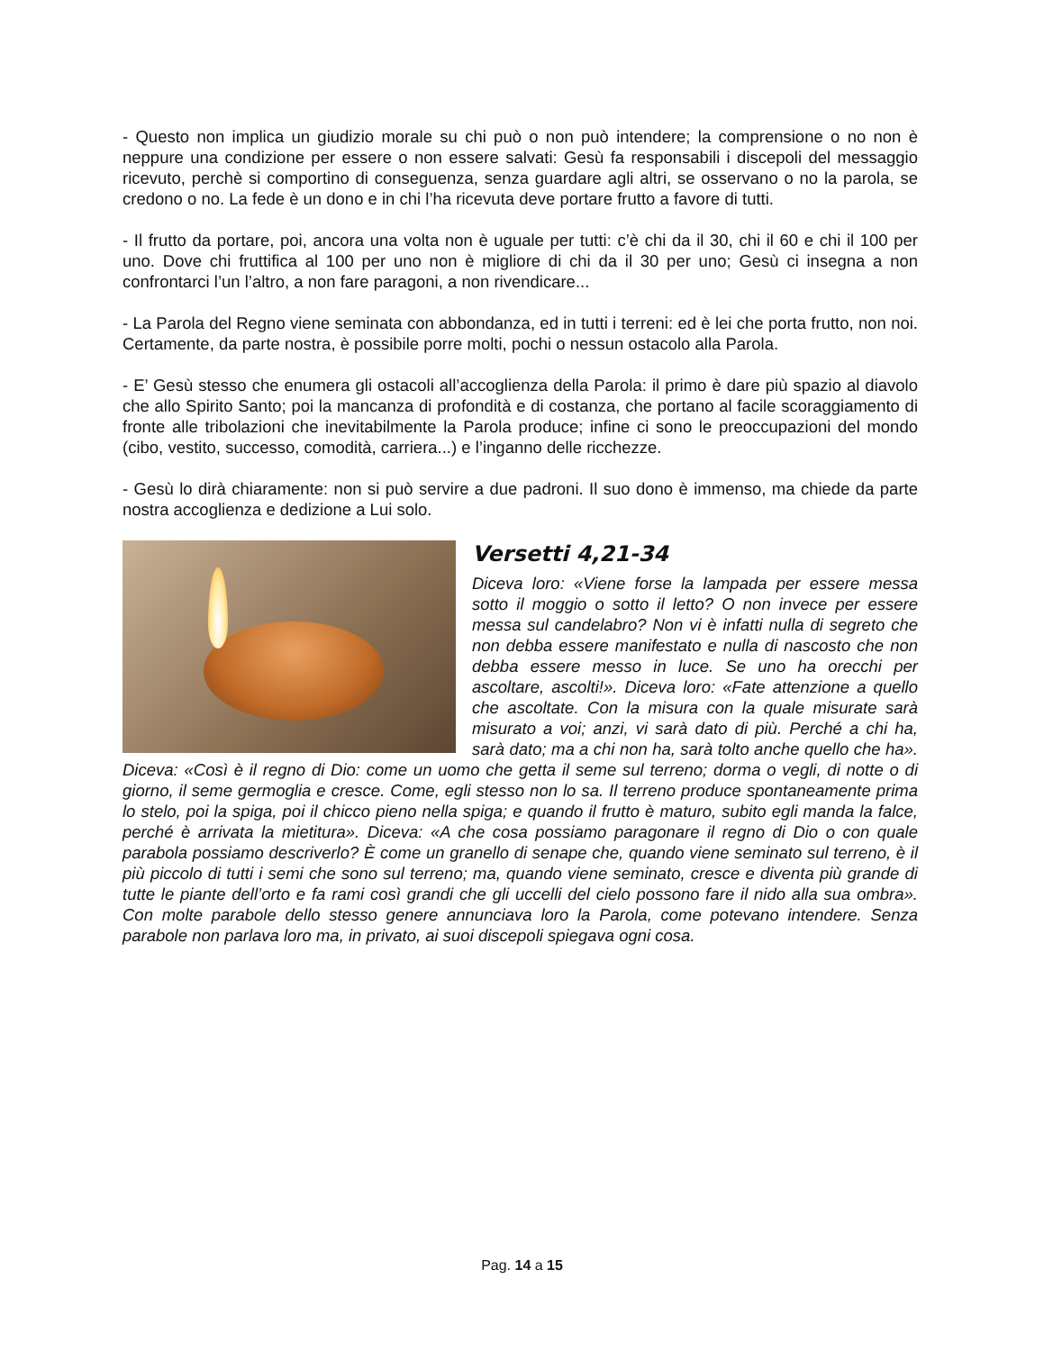- Questo non implica un giudizio morale su chi può o non può intendere; la comprensione o no non è neppure una condizione per essere o non essere salvati: Gesù fa responsabili i discepoli del messaggio ricevuto, perchè si comportino di conseguenza, senza guardare agli altri, se osservano o no la parola, se credono o no. La fede è un dono e in chi l’ha ricevuta deve portare frutto a favore di tutti.
- Il frutto da portare, poi, ancora una volta non è uguale per tutti: c’è chi da il 30, chi il 60 e chi il 100 per uno. Dove chi fruttifica al 100 per uno non è migliore di chi da il 30 per uno; Gesù ci insegna a non confrontarci l’un l’altro, a non fare paragoni, a non rivendicare...
- La Parola del Regno viene seminata con abbondanza, ed in tutti i terreni: ed è lei che porta frutto, non noi. Certamente, da parte nostra, è possibile porre molti, pochi o nessun ostacolo alla Parola.
- E’ Gesù stesso che enumera gli ostacoli all’accoglienza della Parola: il primo è dare più spazio al diavolo che allo Spirito Santo; poi la mancanza di profondità e di costanza, che portano al facile scoraggiamento di fronte alle tribolazioni che inevitabilmente la Parola produce; infine ci sono le preoccupazioni del mondo (cibo, vestito, successo, comodità, carriera...) e l’inganno delle ricchezze.
- Gesù lo dirà chiaramente: non si può servire a due padroni. Il suo dono è immenso, ma chiede da parte nostra accoglienza e dedizione a Lui solo.
Versetti 4,21-34
Diceva loro: «Viene forse la lampada per essere messa sotto il moggio o sotto il letto? O non invece per essere messa sul candelabro? Non vi è infatti nulla di segreto che non debba essere manifestato e nulla di nascosto che non debba essere messo in luce. Se uno ha orecchi per ascoltare, ascolti!». Diceva loro: «Fate attenzione a quello che ascoltate. Con la misura con la quale misurate sarà misurato a voi; anzi, vi sarà dato di più. Perché a chi ha, sarà dato; ma a chi non ha, sarà tolto anche quello che ha». Diceva: «Così è il regno di Dio: come un uomo che getta il seme sul terreno; dorma o vegli, di notte o di giorno, il seme germoglia e cresce. Come, egli stesso non lo sa. Il terreno produce spontaneamente prima lo stelo, poi la spiga, poi il chicco pieno nella spiga; e quando il frutto è maturo, subito egli manda la falce, perché è arrivata la mietitura». Diceva: «A che cosa possiamo paragonare il regno di Dio o con quale parabola possiamo descriverlo? È come un granello di senape che, quando viene seminato sul terreno, è il più piccolo di tutti i semi che sono sul terreno; ma, quando viene seminato, cresce e diventa più grande di tutte le piante dell’orto e fa rami così grandi che gli uccelli del cielo possono fare il nido alla sua ombra». Con molte parabole dello stesso genere annunciava loro la Parola, come potevano intendere. Senza parabole non parlava loro ma, in privato, ai suoi discepoli spiegava ogni cosa.
Pag. 14 a 15